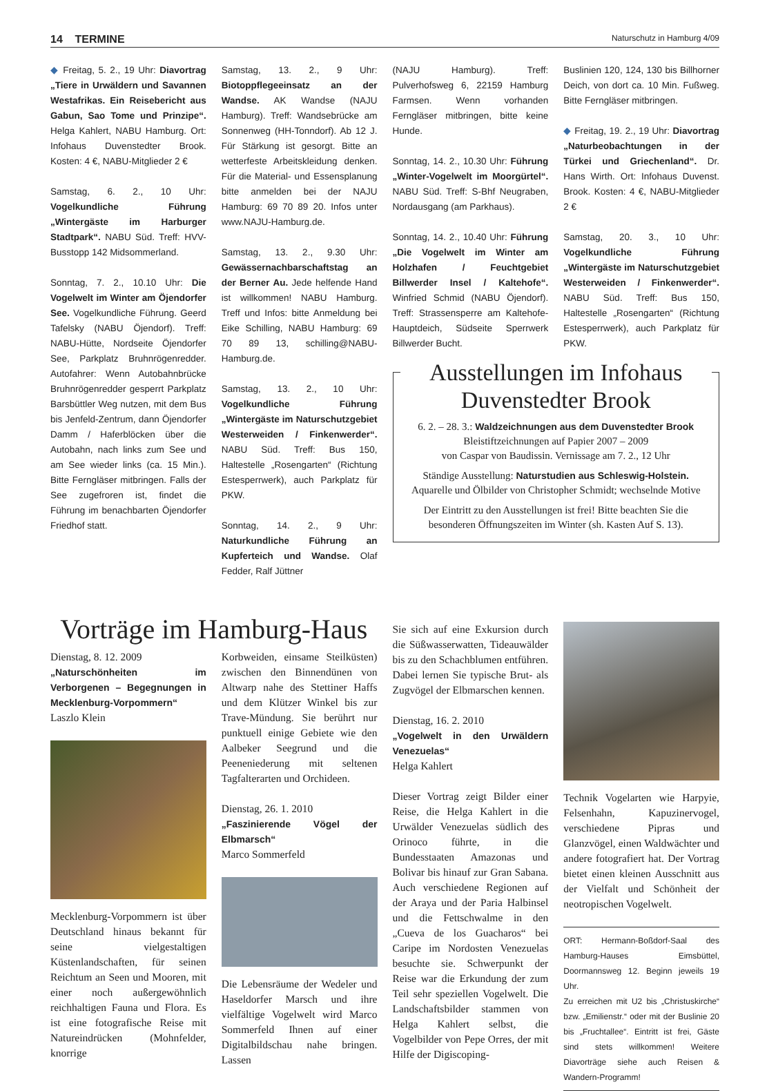14 TERMINE Naturschutz in Hamburg 4/09
◆ Freitag, 5. 2., 19 Uhr: Diavortrag „Tiere in Urwäldern und Savannen Westafrikas. Ein Reisebericht aus Gabun, Sao Tome und Prinzipe“. Helga Kahlert, NABU Hamburg. Ort: Infohaus Duvenstedter Brook. Kosten: 4 €, NABU-Mitglieder 2 €
Samstag, 6. 2., 10 Uhr: Vogelkundliche Führung „Wintergäste im Harburger Stadtpark“. NABU Süd. Treff: HVV-Busstopp 142 Midsommerland.
Sonntag, 7. 2., 10.10 Uhr: Die Vogelwelt im Winter am Öjendorfer See. Vogelkundliche Führung. Geerd Tafelsky (NABU Öjendorf). Treff: NABU-Hütte, Nordseite Öjendorfer See, Parkplatz Bruhnrögenredder. Autofahrer: Wenn Autobahnbrücke Bruhnrögenredder gesperrt Parkplatz Barsbüttler Weg nutzen, mit dem Bus bis Jenfeld-Zentrum, dann Öjendorfer Damm / Haferblöcken über die Autobahn, nach links zum See und am See wieder links (ca. 15 Min.). Bitte Ferngläser mitbringen. Falls der See zugefroren ist, findet die Führung im benachbarten Öjendorfer Friedhof statt.
Samstag, 13. 2., 9 Uhr: Biotoppflegeeinsatz an der Wandse. AK Wandse (NAJU Hamburg). Treff: Wandsebrücke am Sonnenweg (HH-Tonndorf). Ab 12 J. Für Stärkung ist gesorgt. Bitte an wetterfeste Arbeitskleidung denken. Für die Material- und Essensplanung bitte anmelden bei der NAJU Hamburg: 69 70 89 20. Infos unter www.NAJU-Hamburg.de.
Samstag, 13. 2., 9.30 Uhr: Gewässernachbarschaftstag an der Berner Au. Jede helfende Hand ist willkommen! NABU Hamburg. Treff und Infos: bitte Anmeldung bei Eike Schilling, NABU Hamburg: 69 70 89 13, schilling@NABU-Hamburg.de.
Samstag, 13. 2., 10 Uhr: Vogelkundliche Führung „Wintergäste im Naturschutzgebiet Westerweiden / Finkenwerder“. NABU Süd. Treff: Bus 150, Haltestelle „Rosengarten“ (Richtung Estesperrwerk), auch Parkplatz für PKW.
Sonntag, 14. 2., 9 Uhr: Naturkundliche Führung an Kupferteich und Wandse. Olaf Fedder, Ralf Jüttner
(NAJU Hamburg). Treff: Pulverhofsweg 6, 22159 Hamburg Farmsen. Wenn vorhanden Ferngläser mitbringen, bitte keine Hunde.
Sonntag, 14. 2., 10.30 Uhr: Führung „Winter-Vogelwelt im Moorgürtel“. NABU Süd. Treff: S-Bhf Neugraben, Nordausgang (am Parkhaus).
Sonntag, 14. 2., 10.40 Uhr: Führung „Die Vogelwelt im Winter am Holzhafen / Feuchtgebiet Billwerder Insel / Kaltehofe“. Winfried Schmid (NABU Öjendorf). Treff: Strassensperre am Kaltehofe-Hauptdeich, Südseite Sperrwerk Billwerder Bucht.
Buslinien 120, 124, 130 bis Billhorner Deich, von dort ca. 10 Min. Fußweg. Bitte Ferngläser mitbringen.
◆ Freitag, 19. 2., 19 Uhr: Diavortrag „Naturbeobachtungen in der Türkei und Griechenland“. Dr. Hans Wirth. Ort: Infohaus Duvenst. Brook. Kosten: 4 €, NABU-Mitglieder 2 €
Samstag, 20. 3., 10 Uhr: Vogelkundliche Führung „Wintergäste im Naturschutzgebiet Westerweiden / Finkenwerder“. NABU Süd. Treff: Bus 150, Haltestelle „Rosengarten“ (Richtung Estesperrwerk), auch Parkplatz für PKW.
Ausstellungen im Infohaus
Duvenstedter Brook
6. 2. – 28. 3.: Waldzeichnungen aus dem Duvenstedter Brook
Bleistiftzeichnungen auf Papier 2007 – 2009
von Caspar von Baudissin. Vernissage am 7. 2., 12 Uhr
Ständige Ausstellung: Naturstudien aus Schleswig-Holstein.
Aquarelle und Ölbilder von Christopher Schmidt; wechselnde Motive
Der Eintritt zu den Ausstellungen ist frei! Bitte beachten Sie die besonderen Öffnungszeiten im Winter (sh. Kasten Auf S. 13).
Vorträge im Hamburg-Haus
Dienstag, 8. 12. 2009
„Naturschönheiten im Verborgenen – Begegnungen in Mecklenburg-Vorpommern“
Laszlo Klein
Mecklenburg-Vorpommern ist über Deutschland hinaus bekannt für seine vielgestaltigen Küstenlandschaften, für seinen Reichtum an Seen und Mooren, mit einer noch außergewöhnlich reichhaltigen Fauna und Flora. Es ist eine fotografische Reise mit Natureindrücken (Mohnfelder, knorrige
Korbweiden, einsame Steilküsten) zwischen den Binnendünen von Altwarp nahe des Stettiner Haffs und dem Klützer Winkel bis zur Trave-Mündung. Sie berührt nur punktuell einige Gebiete wie den Aalbeker Seegrund und die Peeneniederung mit seltenen Tagfalterarten und Orchideen.
Dienstag, 26. 1. 2010
„Faszinierende Vögel der Elbmarsch“
Marco Sommerfeld
Die Lebensräume der Wedeler und Haseldorfer Marsch und ihre vielfältige Vogelwelt wird Marco Sommerfeld Ihnen auf einer Digitalbildschau nahe bringen. Lassen
Sie sich auf eine Exkursion durch die Süßwasserwatten, Tideauwälder bis zu den Schachblumen entführen. Dabei lernen Sie typische Brut- als Zugvögel der Elbmarschen kennen.
Dienstag, 16. 2. 2010
„Vogelwelt in den Urwäldern Venezuelas“
Helga Kahlert
Dieser Vortrag zeigt Bilder einer Reise, die Helga Kahlert in die Urwälder Venezuelas südlich des Orinoco führte, in die Bundesstaaten Amazonas und Bolivar bis hinauf zur Gran Sabana. Auch verschiedene Regionen auf der Araya und der Paria Halbinsel und die Fettschwalme in den „Cueva de los Guacharos“ bei Caripe im Nordosten Venezuelas besuchte sie. Schwerpunkt der Reise war die Erkundung der zum Teil sehr speziellen Vogelwelt. Die Landschaftsbilder stammen von Helga Kahlert selbst, die Vogelbilder von Pepe Orres, der mit Hilfe der Digiscoping-
Technik Vogelarten wie Harpyie, Felsenhahn, Kapuzinervogel, verschiedene Pipras und Glanzvögel, einen Waldwächter und andere fotografiert hat. Der Vortrag bietet einen kleinen Ausschnitt aus der Vielfalt und Schönheit der neotropischen Vogelwelt.
ORT: Hermann-Boßdorf-Saal des Hamburg-Hauses Eimsbüttel, Doormannsweg 12. Beginn jeweils 19 Uhr.
Zu erreichen mit U2 bis „Christuskirche“ bzw. „Emilienstr.“ oder mit der Buslinie 20 bis „Fruchtallee“. Eintritt ist frei, Gäste sind stets willkommen! Weitere Diavorträge siehe auch Reisen & Wandern-Programm!